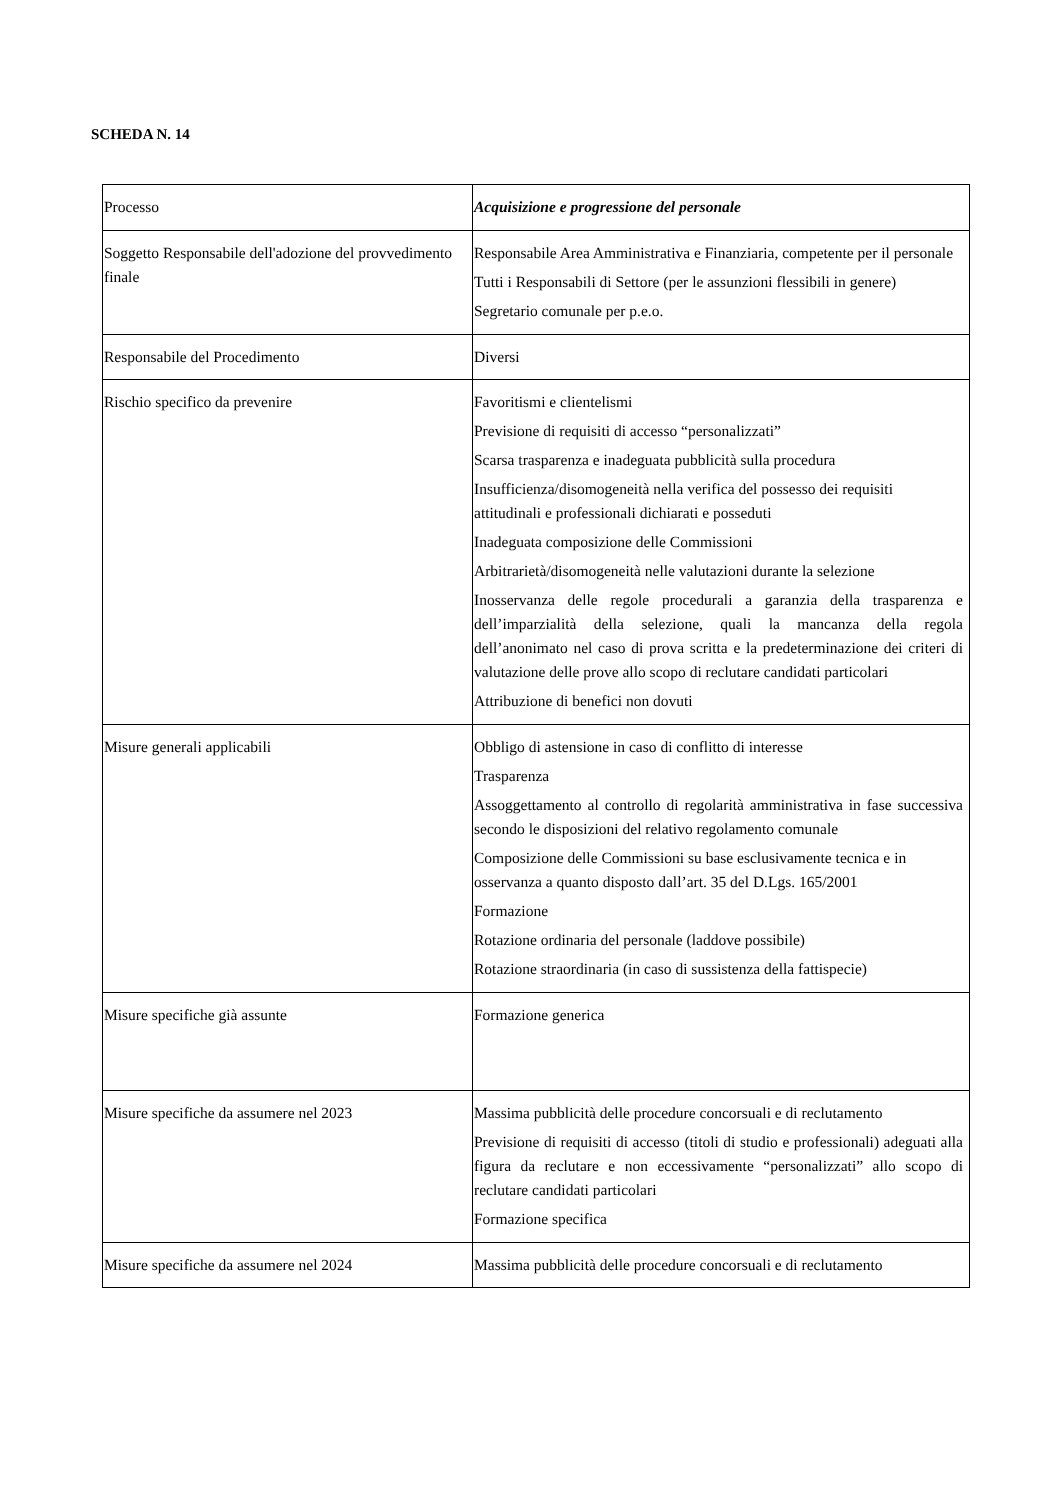SCHEDA N. 14
| Processo | Acquisizione e progressione del personale |
| Soggetto Responsabile dell'adozione del provvedimento finale | Responsabile Area Amministrativa e Finanziaria, competente per il personale Tutti i Responsabili di Settore (per le assunzioni flessibili in genere) Segretario comunale per p.e.o. |
| Responsabile del Procedimento | Diversi |
| Rischio specifico da prevenire | Favoritismi e clientelismi Previsione di requisiti di accesso “personalizzati” Scarsa trasparenza e inadeguata pubblicità sulla procedura Insufficienza/disomogeneità nella verifica del possesso dei requisiti attitudinali e professionali dichiarati e posseduti Inadeguata composizione delle Commissioni Arbitrarietà/disomogeneità nelle valutazioni durante la selezione Inosservanza delle regole procedurali a garanzia della trasparenza e dell’imparzialità della selezione, quali la mancanza della regola dell’anonimato nel caso di prova scritta e la predeterminazione dei criteri di valutazione delle prove allo scopo di reclutare candidati particolari Attribuzione di benefici non dovuti |
| Misure generali applicabili | Obbligo di astensione in caso di conflitto di interesse Trasparenza Assoggettamento al controllo di regolarità amministrativa in fase successiva secondo le disposizioni del relativo regolamento comunale Composizione delle Commissioni su base esclusivamente tecnica e in osservanza a quanto disposto dall’art. 35 del D.Lgs. 165/2001 Formazione Rotazione ordinaria del personale (laddove possibile) Rotazione straordinaria (in caso di sussistenza della fattispecie) |
| Misure specifiche già assunte | Formazione generica |
| Misure specifiche da assumere nel 2023 | Massima pubblicità delle procedure concorsuali e di reclutamento Previsione di requisiti di accesso (titoli di studio e professionali) adeguati alla figura da reclutare e non eccessivamente “personalizzati” allo scopo di reclutare candidati particolari Formazione specifica |
| Misure specifiche da assumere nel 2024 | Massima pubblicità delle procedure concorsuali e di reclutamento |